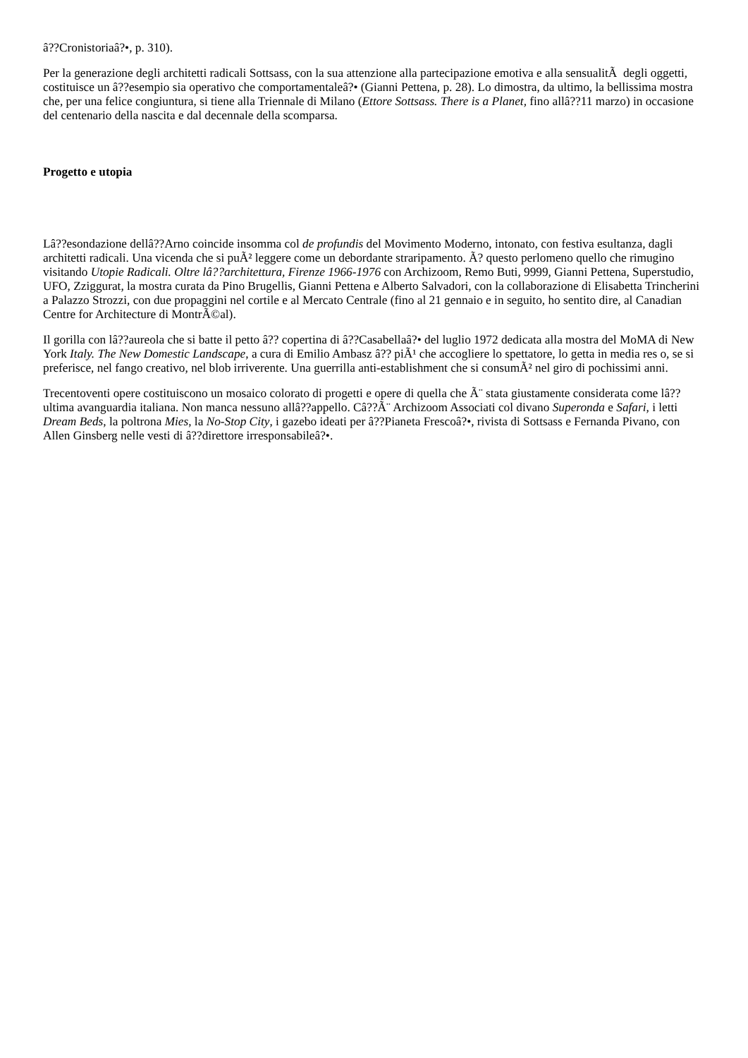â??Cronistoriaâ?•, p. 310).
Per la generazione degli architetti radicali Sottsass, con la sua attenzione alla partecipazione emotiva e alla sensualitÃ degli oggetti, costituisce un â??esempio sia operativo che comportamentaleâ?• (Gianni Pettena, p. 28). Lo dimostra, da ultimo, la bellissima mostra che, per una felice congiuntura, si tiene alla Triennale di Milano (Ettore Sottsass. There is a Planet, fino allâ??11 marzo) in occasione del centenario della nascita e dal decennale della scomparsa.
Progetto e utopia
Lâ??esondazione dellâ??Arno coincide insomma col de profundis del Movimento Moderno, intonato, con festiva esultanza, dagli architetti radicali. Una vicenda che si puÃ² leggere come un debordante straripamento. Ã? questo perlomeno quello che rimugino visitando Utopie Radicali. Oltre lâ??architettura, Firenze 1966-1976 con Archizoom, Remo Buti, 9999, Gianni Pettena, Superstudio, UFO, Zziggurat, la mostra curata da Pino Brugellis, Gianni Pettena e Alberto Salvadori, con la collaborazione di Elisabetta Trincherini a Palazzo Strozzi, con due propaggini nel cortile e al Mercato Centrale (fino al 21 gennaio e in seguito, ho sentito dire, al Canadian Centre for Architecture di MontrÃ©al).
Il gorilla con lâ??aureola che si batte il petto â?? copertina di â??Casabellaâ?• del luglio 1972 dedicata alla mostra del MoMA di New York Italy. The New Domestic Landscape, a cura di Emilio Ambasz â?? piÃ¹ che accogliere lo spettatore, lo getta in media res o, se si preferisce, nel fango creativo, nel blob irriverente. Una guerrilla anti-establishment che si consumÃ² nel giro di pochissimi anni.
Trecentoventi opere costituiscono un mosaico colorato di progetti e opere di quella che Ã¨ stata giustamente considerata come lâ??ultima avanguardia italiana. Non manca nessuno allâ??appello. Câ??Ã¨ Archizoom Associati col divano Superonda e Safari, i letti Dream Beds, la poltrona Mies, la No-Stop City, i gazebo ideati per â??Pianeta Frescoâ?•, rivista di Sottsass e Fernanda Pivano, con Allen Ginsberg nelle vesti di â??direttore irresponsabileâ?•.